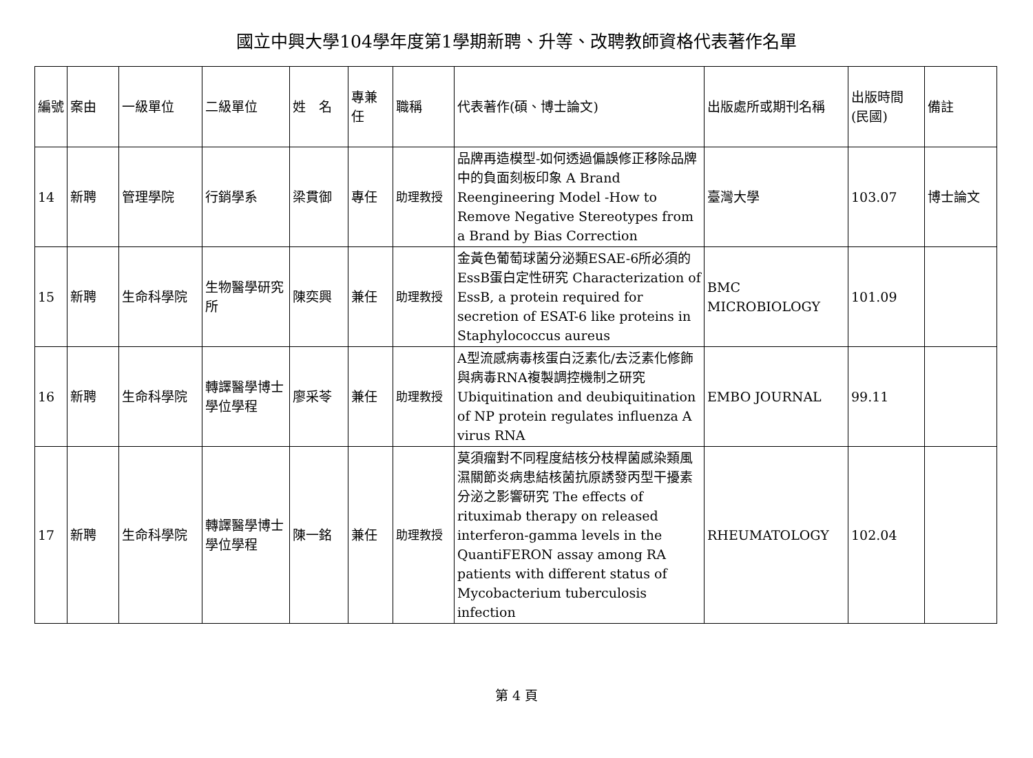國立中興大學104學年度第1學期新聘、升等、改聘教師資格代表著作名單
| 編號 | 案由 | 一級單位 | 二級單位 | 姓 名 | 專兼任 | 職稱 | 代表著作(碩、博士論文) | 出版處所或期刊名稱 | 出版時間 (民國) | 備註 |
| --- | --- | --- | --- | --- | --- | --- | --- | --- | --- | --- |
| 14 | 新聘 | 管理學院 | 行銷學系 | 梁貫御 | 專任 | 助理教授 | 品牌再造模型-如何透過偏誤修正移除品牌中的負面刻板印象 A Brand Reengineering Model -How to Remove Negative Stereotypes from a Brand by Bias Correction | 臺灣大學 | 103.07 | 博士論文 |
| 15 | 新聘 | 生命科學院 | 生物醫學研究所 | 陳奕興 | 兼任 | 助理教授 | 金黃色葡萄球菌分泌類ESAE-6所必須的EssB蛋白定性研究 Characterization of EssB, a protein required for secretion of ESAT-6 like proteins in Staphylococcus aureus | BMC MICROBIOLOGY | 101.09 | |
| 16 | 新聘 | 生命科學院 | 轉譯醫學博士學位學程 | 廖采苓 | 兼任 | 助理教授 | A型流感病毒核蛋白泛素化/去泛素化修飾與病毒RNA複製調控機制之研究 Ubiquitination and deubiquitination of NP protein regulates influenza A virus RNA | EMBO JOURNAL | 99.11 | |
| 17 | 新聘 | 生命科學院 | 轉譯醫學博士學位學程 | 陳一銘 | 兼任 | 助理教授 | 莫須瘤對不同程度結核分枝桿菌感染類風濕關節炎病患結核菌抗原誘發丙型干擾素分泌之影響研究 The effects of rituximab therapy on released interferon-gamma levels in the QuantiFERON assay among RA patients with different status of Mycobacterium tuberculosis infection | RHEUMATOLOGY | 102.04 | |
第 4 頁